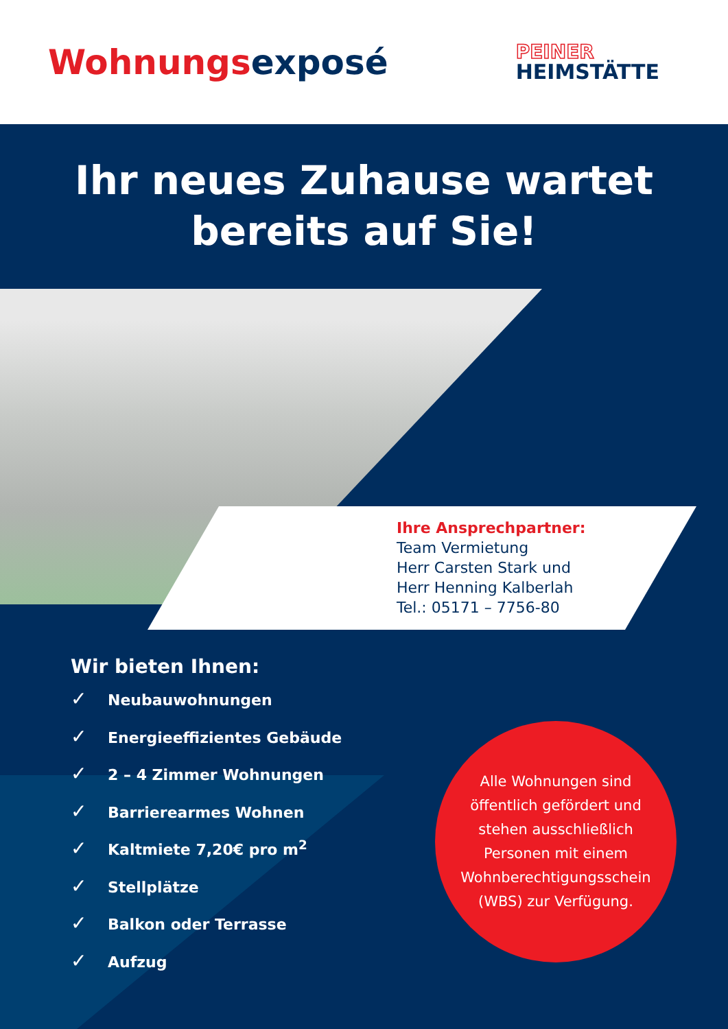Wohnungsexposé
PEINER
HEIMSTÄTTE
Ihr neues Zuhause wartet
bereits auf Sie!
Ihre Ansprechpartner:
Team Vermietung
Herr Carsten Stark und
Herr Henning Kalberlah
Tel.: 05171 – 7756-80
Wir bieten Ihnen:
✓ Neubauwohnungen
✓ Energieeffizientes Gebäude
✓ 2 – 4 Zimmer Wohnungen
✓ Barrierearmes Wohnen
✓ Kaltmiete 7,20€ pro m<sup>2</sup>
✓ Stellplätze
✓ Balkon oder Terrasse
✓ Aufzug
Alle Wohnungen sind
öffentlich gefördert und
stehen ausschließlich
Personen mit einem
Wohnberechtigungsschein
(WBS) zur Verfügung.